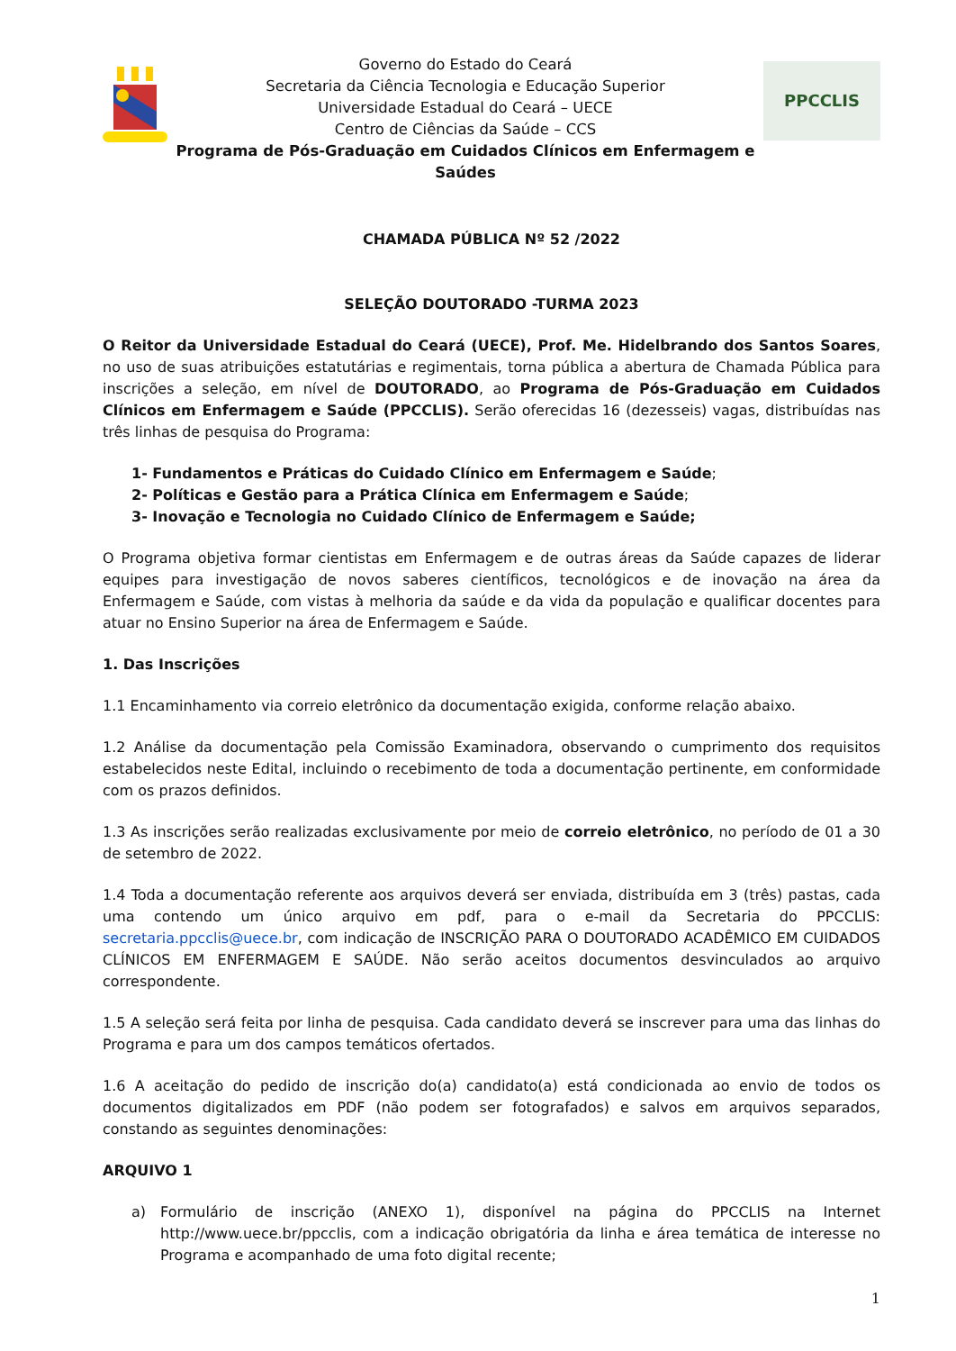Governo do Estado do Ceará
Secretaria da Ciência Tecnologia e Educação Superior
Universidade Estadual do Ceará – UECE
Centro de Ciências da Saúde – CCS
Programa de Pós-Graduação em Cuidados Clínicos em Enfermagem e Saúdes
PPCCLIS
CHAMADA PÚBLICA Nº 52 /2022
SELEÇÃO DOUTORADO -TURMA 2023
O Reitor da Universidade Estadual do Ceará (UECE), Prof. Me. Hidelbrando dos Santos Soares, no uso de suas atribuições estatutárias e regimentais, torna pública a abertura de Chamada Pública para inscrições a seleção, em nível de DOUTORADO, ao Programa de Pós-Graduação em Cuidados Clínicos em Enfermagem e Saúde (PPCCLIS). Serão oferecidas 16 (dezesseis) vagas, distribuídas nas três linhas de pesquisa do Programa:
1- Fundamentos e Práticas do Cuidado Clínico em Enfermagem e Saúde;
2- Políticas e Gestão para a Prática Clínica em Enfermagem e Saúde;
3- Inovação e Tecnologia no Cuidado Clínico de Enfermagem e Saúde;
O Programa objetiva formar cientistas em Enfermagem e de outras áreas da Saúde capazes de liderar equipes para investigação de novos saberes científicos, tecnológicos e de inovação na área da Enfermagem e Saúde, com vistas à melhoria da saúde e da vida da população e qualificar docentes para atuar no Ensino Superior na área de Enfermagem e Saúde.
1. Das Inscrições
1.1 Encaminhamento via correio eletrônico da documentação exigida, conforme relação abaixo.
1.2 Análise da documentação pela Comissão Examinadora, observando o cumprimento dos requisitos estabelecidos neste Edital, incluindo o recebimento de toda a documentação pertinente, em conformidade com os prazos definidos.
1.3 As inscrições serão realizadas exclusivamente por meio de correio eletrônico, no período de 01 a 30 de setembro de 2022.
1.4 Toda a documentação referente aos arquivos deverá ser enviada, distribuída em 3 (três) pastas, cada uma contendo um único arquivo em pdf, para o e-mail da Secretaria do PPCCLIS: secretaria.ppcclis@uece.br, com indicação de INSCRIÇÃO PARA O DOUTORADO ACADÊMICO EM CUIDADOS CLÍNICOS EM ENFERMAGEM E SAÚDE. Não serão aceitos documentos desvinculados ao arquivo correspondente.
1.5 A seleção será feita por linha de pesquisa. Cada candidato deverá se inscrever para uma das linhas do Programa e para um dos campos temáticos ofertados.
1.6 A aceitação do pedido de inscrição do(a) candidato(a) está condicionada ao envio de todos os documentos digitalizados em PDF (não podem ser fotografados) e salvos em arquivos separados, constando as seguintes denominações:
ARQUIVO 1
a) Formulário de inscrição (ANEXO 1), disponível na página do PPCCLIS na Internet http://www.uece.br/ppcclis, com a indicação obrigatória da linha e área temática de interesse no Programa e acompanhado de uma foto digital recente;
1